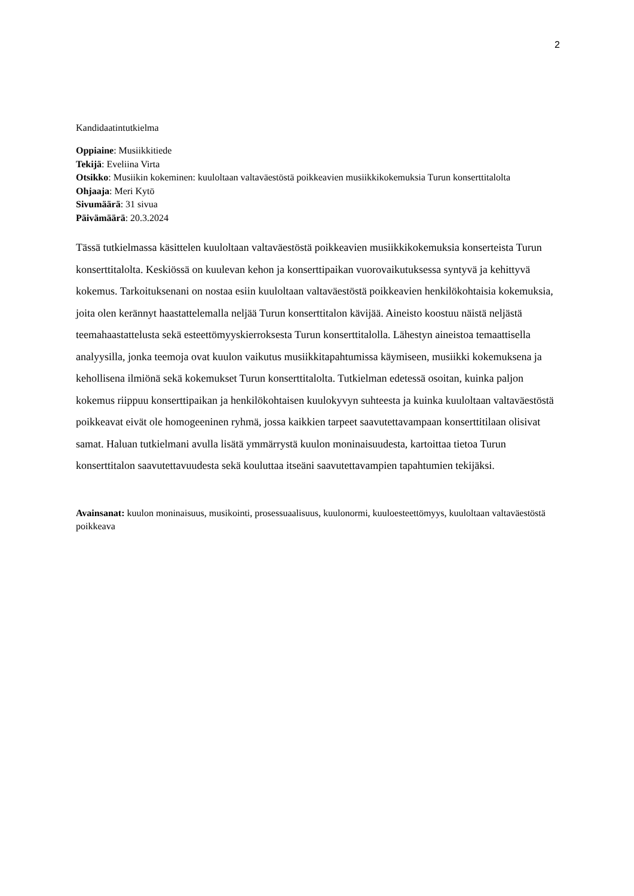2
Kandidaatintutkielma
Oppiaine: Musiikkitiede
Tekijä: Eveliina Virta
Otsikko: Musiikin kokeminen: kuuloltaan valtaväestöstä poikkeavien musiikkikokemuksia Turun konserttitalolta
Ohjaaja: Meri Kytö
Sivumäärä: 31 sivua
Päivämäärä: 20.3.2024
Tässä tutkielmassa käsittelen kuuloltaan valtaväestöstä poikkeavien musiikkikokemuksia konserteista Turun konserttitalolta. Keskiössä on kuulevan kehon ja konserttipaikan vuorovaikutuksessa syntyvä ja kehittyvä kokemus. Tarkoituksenani on nostaa esiin kuuloltaan valtaväestöstä poikkeavien henkilökohtaisia kokemuksia, joita olen kerännyt haastattelemalla neljää Turun konserttitalon kävijää. Aineisto koostuu näistä neljästä teemahaastattelusta sekä esteettömyyskierroksesta Turun konserttitalolla. Lähestyn aineistoa temaattisella analyysilla, jonka teemoja ovat kuulon vaikutus musiikkitapahtumissa käymiseen, musiikki kokemuksena ja kehollisena ilmiönä sekä kokemukset Turun konserttitalolta. Tutkielman edetessä osoitan, kuinka paljon kokemus riippuu konserttipaikan ja henkilökohtaisen kuulokyvyn suhteesta ja kuinka kuuloltaan valtaväestöstä poikkeavat eivät ole homogeeninen ryhmä, jossa kaikkien tarpeet saavutettavampaan konserttitilaan olisivat samat. Haluan tutkielmani avulla lisätä ymmärrystä kuulon moninaisuudesta, kartoittaa tietoa Turun konserttitalon saavutettavuudesta sekä kouluttaa itseäni saavutettavampien tapahtumien tekijäksi.
Avainsanat: kuulon moninaisuus, musikointi, prosessuaalisuus, kuulonormi, kuuloesteettömyys, kuuloltaan valtaväestöstä poikkeava